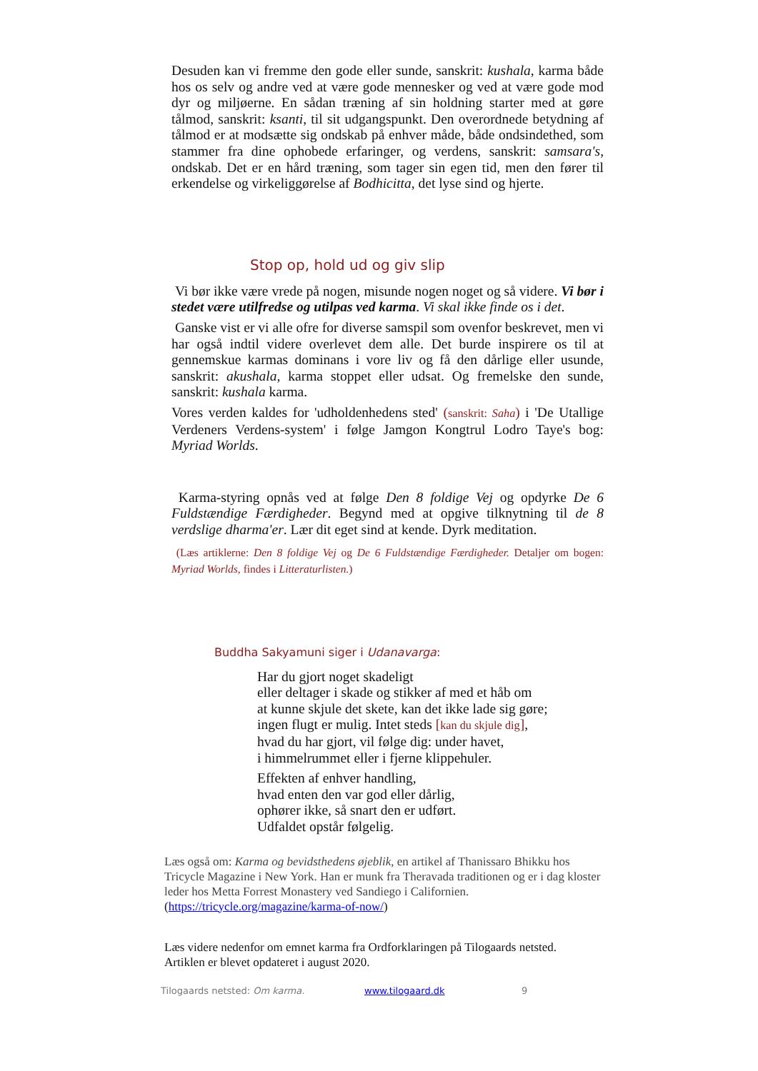Desuden kan vi fremme den gode eller sunde, sanskrit: kushala, karma både hos os selv og andre ved at være gode mennesker og ved at være gode mod dyr og miljøerne. En sådan træning af sin holdning starter med at gøre tålmod, sanskrit: ksanti, til sit udgangspunkt. Den overordnede betydning af tålmod er at modsætte sig ondskab på enhver måde, både ondsindethed, som stammer fra dine ophobede erfaringer, og verdens, sanskrit: samsara's, ondskab. Det er en hård træning, som tager sin egen tid, men den fører til erkendelse og virkeliggørelse af Bodhicitta, det lyse sind og hjerte.
Stop op, hold ud og giv slip
Vi bør ikke være vrede på nogen, misunde nogen noget og så videre. Vi bør i stedet være utilfredse og utilpas ved karma. Vi skal ikke finde os i det.
Ganske vist er vi alle ofre for diverse samspil som ovenfor beskrevet, men vi har også indtil videre overlevet dem alle. Det burde inspirere os til at gennemskue karmas dominans i vore liv og få den dårlige eller usunde, sanskrit: akushala, karma stoppet eller udsat. Og fremelske den sunde, sanskrit: kushala karma.
Vores verden kaldes for 'udholdenhedens sted' (sanskrit: Saha) i 'De Utallige Verdeners Verdens-system' i følge Jamgon Kongtrul Lodro Taye's bog: Myriad Worlds.
Karma-styring opnås ved at følge Den 8 foldige Vej og opdyrke De 6 Fuldstændige Færdigheder. Begynd med at opgive tilknytning til de 8 verdslige dharma'er. Lær dit eget sind at kende. Dyrk meditation.
(Læs artiklerne: Den 8 foldige Vej og De 6 Fuldstændige Færdigheder. Detaljer om bogen: Myriad Worlds, findes i Litteraturlisten.)
Buddha Sakyamuni siger i Udanavarga:
Har du gjort noget skadeligt
eller deltager i skade og stikker af med et håb om
at kunne skjule det skete, kan det ikke lade sig gøre;
ingen flugt er mulig. Intet steds [kan du skjule dig],
hvad du har gjort, vil følge dig: under havet,
i himmelrummet eller i fjerne klippehuler.
Effekten af enhver handling,
hvad enten den var god eller dårlig,
ophører ikke, så snart den er udført.
Udfaldet opstår følgelig.
Læs også om: Karma og bevidsthedens øjeblik, en artikel af Thanissaro Bhikku hos Tricycle Magazine i New York. Han er munk fra Theravada traditionen og er i dag kloster leder hos Metta Forrest Monastery ved Sandiego i Californien.
(https://tricycle.org/magazine/karma-of-now/)
Læs videre nedenfor om emnet karma fra Ordforklaringen på Tilogaards netsted.
Artiklen er blevet opdateret i august 2020.
Tilogaards netsted: Om karma. www.tilogaard.dk 9